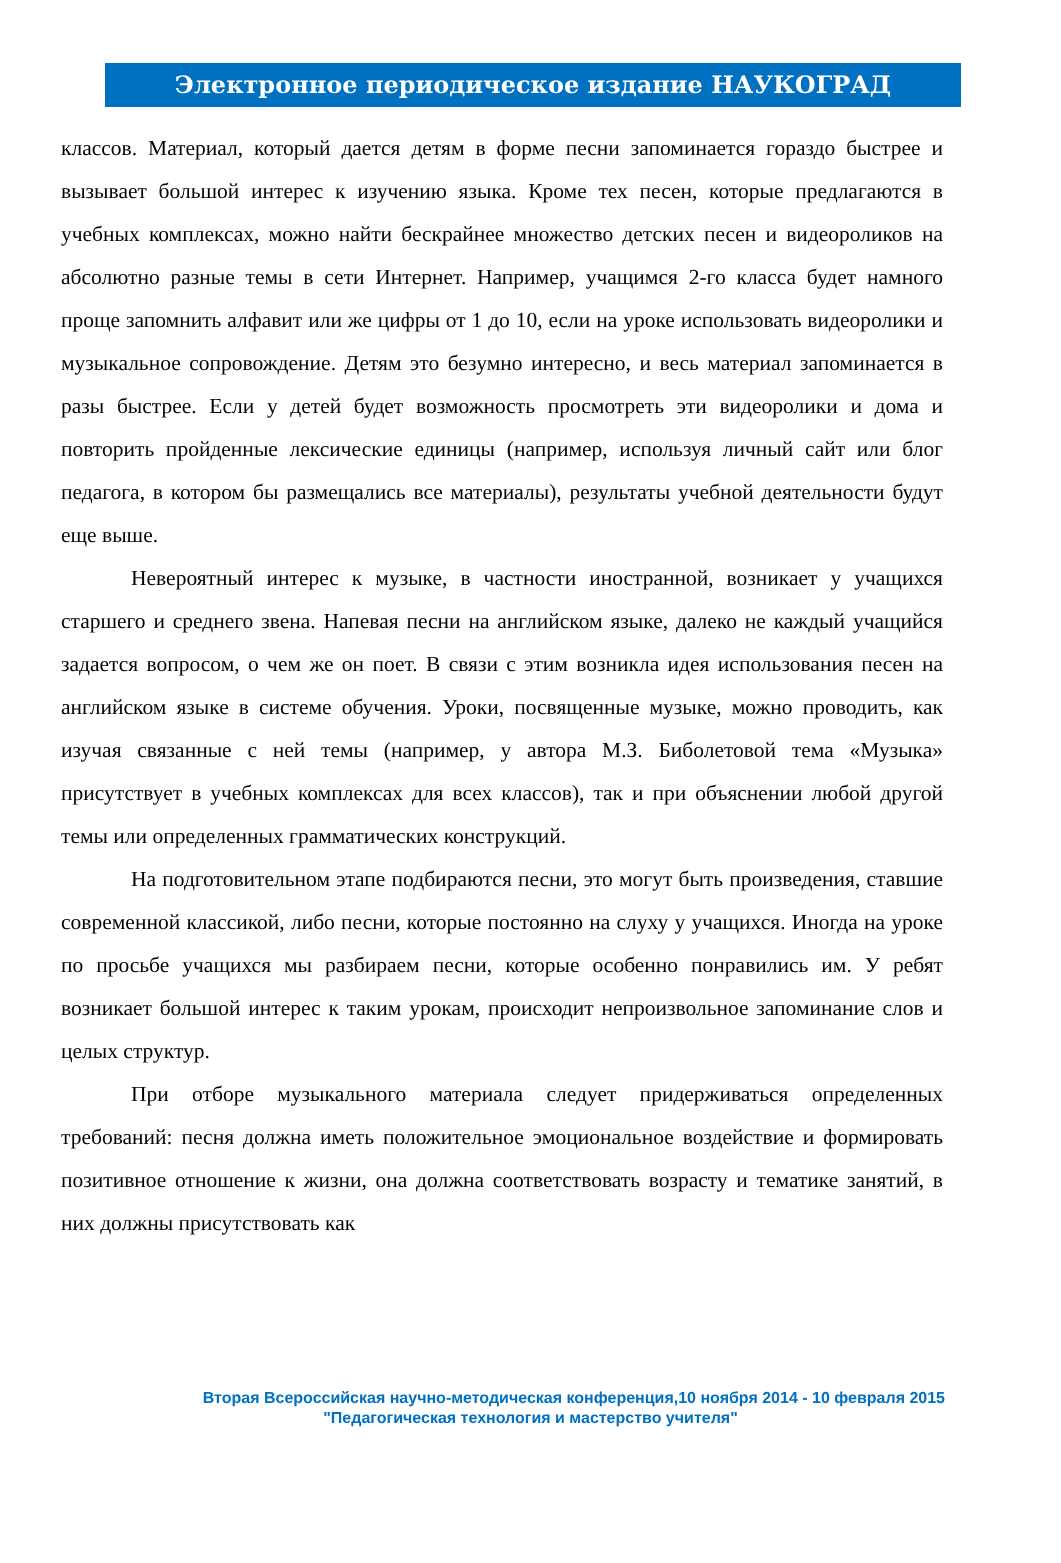Электронное периодическое издание НАУКОГРАД
классов. Материал, который дается детям в форме песни запоминается гораздо быстрее и вызывает большой интерес к изучению языка. Кроме тех песен, которые предлагаются в учебных комплексах, можно найти бескрайнее множество детских песен и видеороликов на абсолютно разные темы в сети Интернет. Например, учащимся 2-го класса будет намного проще запомнить алфавит или же цифры от 1 до 10, если на уроке использовать видеоролики и музыкальное сопровождение. Детям это безумно интересно, и весь материал запоминается в разы быстрее. Если у детей будет возможность просмотреть эти видеоролики и дома и повторить пройденные лексические единицы (например, используя личный сайт или блог педагога, в котором бы размещались все материалы), результаты учебной деятельности будут еще выше.
Невероятный интерес к музыке, в частности иностранной, возникает у учащихся старшего и среднего звена. Напевая песни на английском языке, далеко не каждый учащийся задается вопросом, о чем же он поет. В связи с этим возникла идея использования песен на английском языке в системе обучения. Уроки, посвященные музыке, можно проводить, как изучая связанные с ней темы (например, у автора М.З. Биболетовой тема «Музыка» присутствует в учебных комплексах для всех классов), так и при объяснении любой другой темы или определенных грамматических конструкций.
На подготовительном этапе подбираются песни, это могут быть произведения, ставшие современной классикой, либо песни, которые постоянно на слуху у учащихся. Иногда на уроке по просьбе учащихся мы разбираем песни, которые особенно понравились им. У ребят возникает большой интерес к таким урокам, происходит непроизвольное запоминание слов и целых структур.
При отборе музыкального материала следует придерживаться определенных требований: песня должна иметь положительное эмоциональное воздействие и формировать позитивное отношение к жизни, она должна соответствовать возрасту и тематике занятий, в них должны присутствовать как
Вторая Всероссийская научно-методическая конференция,10 ноября 2014 - 10 февраля 2015
"Педагогическая технология и мастерство учителя"